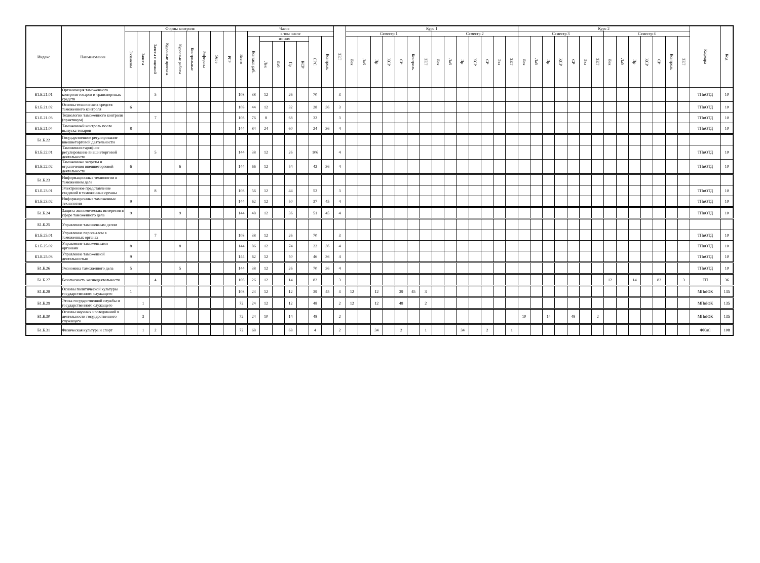| Индекс | Наименование | Формы контроля | | | | | | | | | Часов | | | | | | | | ЗЕТ | Курс 1 | | | | | | | | | | | | | | Курс 2 | | | | | | | | | | | | | | Кафедра | Код |
| --- | --- | --- | --- | --- | --- | --- | --- | --- | --- | --- | --- | --- | --- | --- | --- | --- | --- | --- | --- | --- | --- | --- | --- | --- | --- | --- | --- | --- | --- | --- | --- | --- | --- | --- | --- | --- | --- | --- | --- | --- | --- | --- | --- | --- | --- | --- | --- | --- | --- |
| | | Экзамены | Зачеты | Зачеты с оценкой | Курсовые проекты | Курсовые работы | Контрольные | Рефераты | Эссе | РГР | Всего | в том числе | | | | | | | | Семестр 1 | | | | | | | Семестр 2 | | | | | | | Семестр 3 | | | | | | | Семестр 4 | | | | | | | | |
| | | | | | | | | | | | | Контакт. раб. | из них | | | | СРС | Контроль | | Лек | Лаб | Пр | КСР | СР | Контроль | ЗЕТ | Лек | Лаб | Пр | КСР | СР | Экз | ЗЕТ | Лек | Лаб | Пр | КСР | СР | Экз | ЗЕТ | Лек | Лаб | Пр | КСР | СР | Контроль | ЗЕТ | | |
| | | | | | | | | | | | | | Лек | Лаб | Пр | КСР | | | | | | | | | | | | | | | | | | | | | | | | | | | | | | | | | |
| Б1.Б.21.01 | Организация таможенного контроля товаров и транспортных средств | | | 5 | | | | | | | 108 | 38 | 12 | | 26 | | 70 | | 3 | | | | | | | | | | | | | | | | | | | | | | | | | | | | | ТПиОТД | 10 |
| Б1.Б.21.02 | Основы технических средств таможенного контроля | 6 | | | | | | | | | 108 | 44 | 12 | | 32 | | 28 | 36 | 3 | | | | | | | | | | | | | | | | | | | | | | | | | | | | | ТПиОТД | 10 |
| Б1.Б.21.03 | Технологии таможенного контроля (практикум) | | | 7 | | | | | | | 108 | 76 | 8 | | 68 | | 32 | | 3 | | | | | | | | | | | | | | | | | | | | | | | | | | | | | ТПиОТД | 10 |
| Б1.Б.21.04 | Таможенный контроль после выпуска товаров | 8 | | | | | | | | | 144 | 84 | 24 | | 60 | | 24 | 36 | 4 | | | | | | | | | | | | | | | | | | | | | | | | | | | | | ТПиОТД | 10 |
| Б1.Б.22 | Государственное регулирование внешнеторговой деятельности | | | | | | | | | | | | | | | | | | | | | | | | | | | | | | | | | | | | | | | | | | | | | | | | |
| Б1.Б.22.01 | Таможенно-тарифное регулирование внешнеторговой деятельности | | | 5 | | | | | | | 144 | 38 | 12 | | 26 | | 106 | | 4 | | | | | | | | | | | | | | | | | | | | | | | | | | | | | ТПиОТД | 10 |
| Б1.Б.22.02 | Таможенные запреты и ограничения внешнеторговой деятельности | 6 | | | | 6 | | | | | 144 | 66 | 12 | | 54 | | 42 | 36 | 4 | | | | | | | | | | | | | | | | | | | | | | | | | | | | | ТПиОТД | 10 |
| Б1.Б.23 | Информационные технологии в таможенном деле | | | | | | | | | | | | | | | | | | | | | | | | | | | | | | | | | | | | | | | | | | | | | | | | |
| Б1.Б.23.01 | Электронное представление сведений в таможенные органы | | | 8 | | | | | | | 108 | 56 | 12 | | 44 | | 52 | | 3 | | | | | | | | | | | | | | | | | | | | | | | | | | | | | ТПиОТД | 10 |
| Б1.Б.23.02 | Информационные таможенные технологии | 9 | | | | | | | | | 144 | 62 | 12 | | 50 | | 37 | 45 | 4 | | | | | | | | | | | | | | | | | | | | | | | | | | | | | ТПиОТД | 10 |
| Б1.Б.24 | Защита экономических интересов в сфере таможенного дела | 9 | | | | 9 | | | | | 144 | 48 | 12 | | 36 | | 51 | 45 | 4 | | | | | | | | | | | | | | | | | | | | | | | | | | | | | ТПиОТД | 10 |
| Б1.Б.25 | Управление таможенным делом | | | | | | | | | | | | | | | | | | | | | | | | | | | | | | | | | | | | | | | | | | | | | | | | |
| Б1.Б.25.01 | Управление персоналом в таможенных органах | | | 7 | | | | | | | 108 | 38 | 12 | | 26 | | 70 | | 3 | | | | | | | | | | | | | | | | | | | | | | | | | | | | | ТПиОТД | 10 |
| Б1.Б.25.02 | Управление таможенными органами | 8 | | | | 8 | | | | | 144 | 86 | 12 | | 74 | | 22 | 36 | 4 | | | | | | | | | | | | | | | | | | | | | | | | | | | | | ТПиОТД | 10 |
| Б1.Б.25.03 | Управление таможенной деятельностью | 9 | | | | | | | | | 144 | 62 | 12 | | 50 | | 46 | 36 | 4 | | | | | | | | | | | | | | | | | | | | | | | | | | | | | ТПиОТД | 10 |
| Б1.Б.26 | Экономика таможенного дела | 5 | | | | 5 | | | | | 144 | 38 | 12 | | 26 | | 70 | 36 | 4 | | | | | | | | | | | | | | | | | | | | | | | | | | | | | ТПиОТД | 10 |
| Б1.Б.27 | Безопасность жизнедеятельности | | | 4 | | | | | | | 108 | 26 | 12 | | 14 | | 82 | | 3 | | | | | | | | | | | | | | | | | | | | | | 12 | | 14 | | 82 | | 3 | ТП | 36 |
| Б1.Б.28 | Основы политической культуры государственного служащего | 1 | | | | | | | | | 108 | 24 | 12 | | 12 | | 39 | 45 | 3 | 12 | | 12 | | 39 | 45 | 3 | | | | | | | | | | | | | | | | | | | | | | МПиЮК | 135 |
| Б1.Б.29 | Этика государственной службы и государственного служащего | | 1 | | | | | | | | 72 | 24 | 12 | | 12 | | 48 | | 2 | 12 | | 12 | | 48 | | 2 | | | | | | | | | | | | | | | | | | | | | | МПиЮК | 135 |
| Б1.Б.30 | Основы научных исследований в деятельности государственного служащего | | 3 | | | | | | | | 72 | 24 | 10 | | 14 | | 48 | | 2 | | | | | | | | | | | | | | | 10 | | 14 | | 48 | | 2 | | | | | | | | МПиЮК | 135 |
| Б1.Б.31 | Физическая культура и спорт | | 1 | 2 | | | | | | | 72 | 68 | | | 68 | | 4 | | 2 | | | 34 | | 2 | | 1 | | | 34 | | 2 | | 1 | | | | | | | | | | | | | | | ФКиС | 108 |